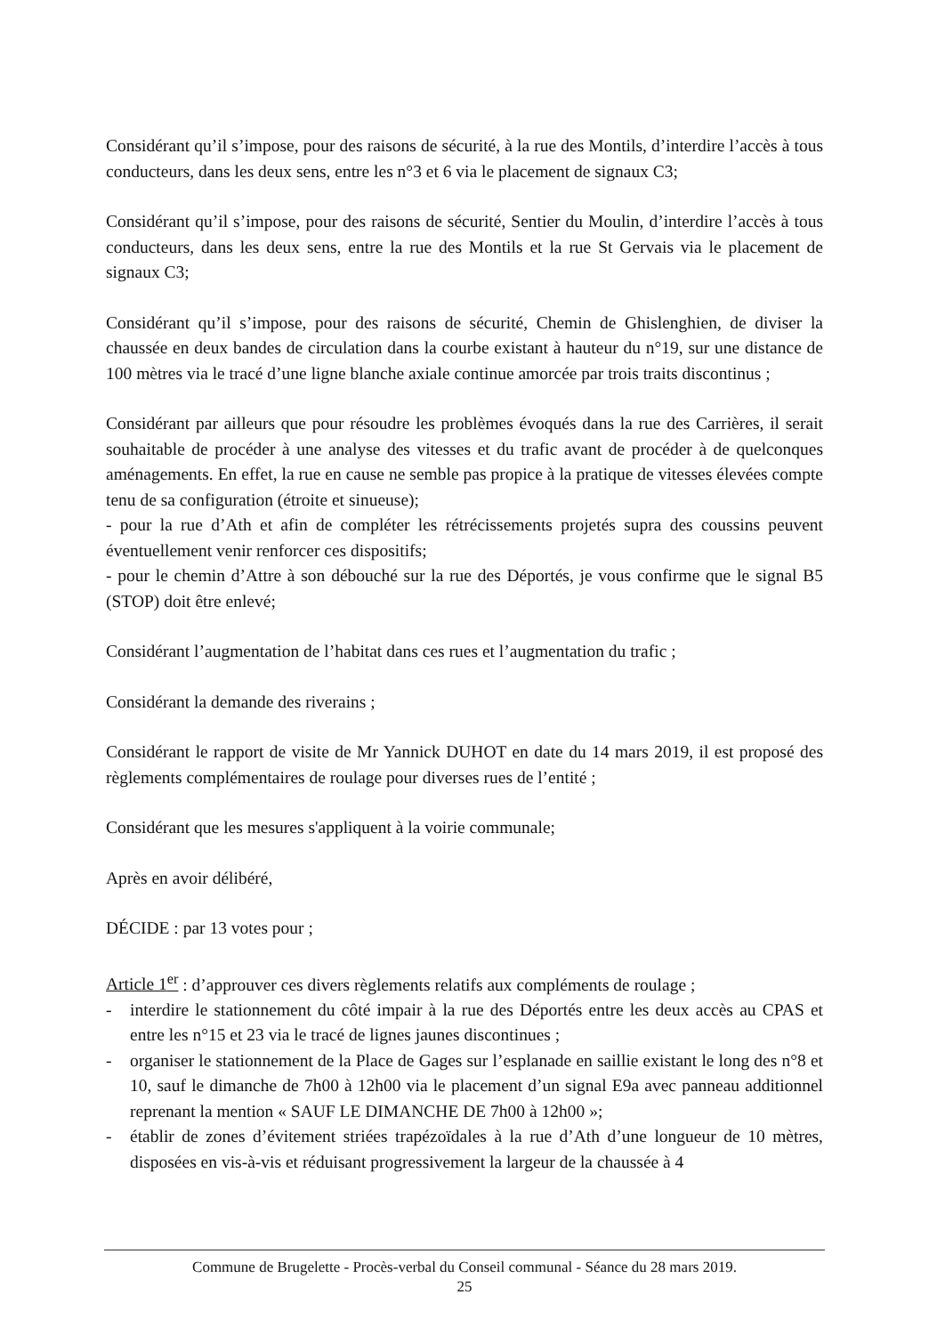Considérant qu’il s’impose, pour des raisons de sécurité, à la rue des Montils, d’interdire l’accès à tous conducteurs, dans les deux sens, entre les n°3 et 6 via le placement de signaux C3;
Considérant qu’il s’impose, pour des raisons de sécurité, Sentier du Moulin, d’interdire l’accès à tous conducteurs, dans les deux sens, entre la rue des Montils et la rue St Gervais via le placement de signaux C3;
Considérant qu’il s’impose, pour des raisons de sécurité, Chemin de Ghislenghien, de diviser la chaussée en deux bandes de circulation dans la courbe existant à hauteur du n°19, sur une distance de 100 mètres via le tracé d’une ligne blanche axiale continue amorcée par trois traits discontinus ;
Considérant par ailleurs que pour résoudre les problèmes évoqués dans la rue des Carrières, il serait souhaitable de procéder à une analyse des vitesses et du trafic avant de procéder à de quelconques aménagements. En effet, la rue en cause ne semble pas propice à la pratique de vitesses élevées compte tenu de sa configuration (étroite et sinueuse);
- pour la rue d’Ath et afin de compléter les rétrécissements projetés supra des coussins peuvent éventuellement venir renforcer ces dispositifs;
- pour le chemin d’Attre à son débouché sur la rue des Déportés, je vous confirme que le signal B5 (STOP) doit être enlevé;
Considérant l’augmentation de l’habitat dans ces rues et l’augmentation du trafic ;
Considérant la demande des riverains ;
Considérant le rapport de visite de Mr Yannick DUHOT en date du 14 mars 2019, il est proposé des règlements complémentaires de roulage pour diverses rues de l’entité ;
Considérant que les mesures s'appliquent à la voirie communale;
Après en avoir délibéré,
DÉCIDE : par 13 votes pour ;
Article 1<sup>er</sup> : d’approuver ces divers règlements relatifs aux compléments de roulage ;
- interdire le stationnement du côté impair à la rue des Déportés entre les deux accès au CPAS et entre les n°15 et 23 via le tracé de lignes jaunes discontinues ;
- organiser le stationnement de la Place de Gages sur l’esplanade en saillie existant le long des n°8 et 10, sauf le dimanche de 7h00 à 12h00 via le placement d’un signal E9a avec panneau additionnel reprenant la mention « SAUF LE DIMANCHE DE 7h00 à 12h00 »;
- établir de zones d’évitement striées trapézoïdales à la rue d’Ath d’une longueur de 10 mètres, disposées en vis-à-vis et réduisant progressivement la largeur de la chaussée à 4
Commune de Brugelette - Procès-verbal du Conseil communal - Séance du 28 mars 2019.
25